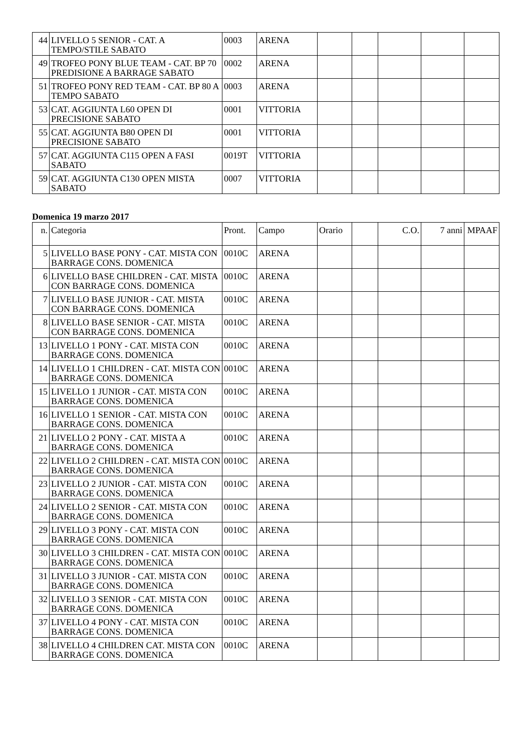| 44 | LIVELLO 5 SENIOR - CAT. A TEMPO/STILE SABATO | 0003 | ARENA | | | | | |
| 49 | TROFEO PONY BLUE TEAM - CAT. BP 70 PREDISIONE A BARRAGE SABATO | 0002 | ARENA | | | | | |
| 51 | TROFEO PONY RED TEAM - CAT. BP 80 A TEMPO SABATO | 0003 | ARENA | | | | | |
| 53 | CAT. AGGIUNTA L60 OPEN DI PRECISIONE SABATO | 0001 | VITTORIA | | | | | |
| 55 | CAT. AGGIUNTA B80 OPEN DI PRECISIONE SABATO | 0001 | VITTORIA | | | | | |
| 57 | CAT. AGGIUNTA C115 OPEN A FASI SABATO | 0019T | VITTORIA | | | | | |
| 59 | CAT. AGGIUNTA C130 OPEN MISTA SABATO | 0007 | VITTORIA | | | | | |
Domenica 19 marzo 2017
| n. | Categoria | Pront. | Campo | Orario | | C.O. | 7 anni | MPAAF |
| --- | --- | --- | --- | --- | --- | --- | --- | --- |
| 5 | LIVELLO BASE PONY - CAT. MISTA CON BARRAGE CONS. DOMENICA | 0010C | ARENA | | | | | |
| 6 | LIVELLO BASE CHILDREN - CAT. MISTA CON BARRAGE CONS. DOMENICA | 0010C | ARENA | | | | | |
| 7 | LIVELLO BASE JUNIOR - CAT. MISTA CON BARRAGE CONS. DOMENICA | 0010C | ARENA | | | | | |
| 8 | LIVELLO BASE SENIOR - CAT. MISTA CON BARRAGE CONS. DOMENICA | 0010C | ARENA | | | | | |
| 13 | LIVELLO 1 PONY - CAT. MISTA CON BARRAGE CONS. DOMENICA | 0010C | ARENA | | | | | |
| 14 | LIVELLO 1 CHILDREN - CAT. MISTA CON BARRAGE CONS. DOMENICA | 0010C | ARENA | | | | | |
| 15 | LIVELLO 1 JUNIOR - CAT. MISTA CON BARRAGE CONS. DOMENICA | 0010C | ARENA | | | | | |
| 16 | LIVELLO 1 SENIOR - CAT. MISTA CON BARRAGE CONS. DOMENICA | 0010C | ARENA | | | | | |
| 21 | LIVELLO 2 PONY - CAT. MISTA A BARRAGE CONS. DOMENICA | 0010C | ARENA | | | | | |
| 22 | LIVELLO 2 CHILDREN - CAT. MISTA CON BARRAGE CONS. DOMENICA | 0010C | ARENA | | | | | |
| 23 | LIVELLO 2 JUNIOR - CAT. MISTA CON BARRAGE CONS. DOMENICA | 0010C | ARENA | | | | | |
| 24 | LIVELLO 2 SENIOR - CAT. MISTA CON BARRAGE CONS. DOMENICA | 0010C | ARENA | | | | | |
| 29 | LIVELLO 3 PONY - CAT. MISTA CON BARRAGE CONS. DOMENICA | 0010C | ARENA | | | | | |
| 30 | LIVELLO 3 CHILDREN - CAT. MISTA CON BARRAGE CONS. DOMENICA | 0010C | ARENA | | | | | |
| 31 | LIVELLO 3 JUNIOR - CAT. MISTA CON BARRAGE CONS. DOMENICA | 0010C | ARENA | | | | | |
| 32 | LIVELLO 3 SENIOR - CAT. MISTA CON BARRAGE CONS. DOMENICA | 0010C | ARENA | | | | | |
| 37 | LIVELLO 4 PONY - CAT. MISTA CON BARRAGE CONS. DOMENICA | 0010C | ARENA | | | | | |
| 38 | LIVELLO 4 CHILDREN CAT. MISTA CON BARRAGE CONS. DOMENICA | 0010C | ARENA | | | | | |